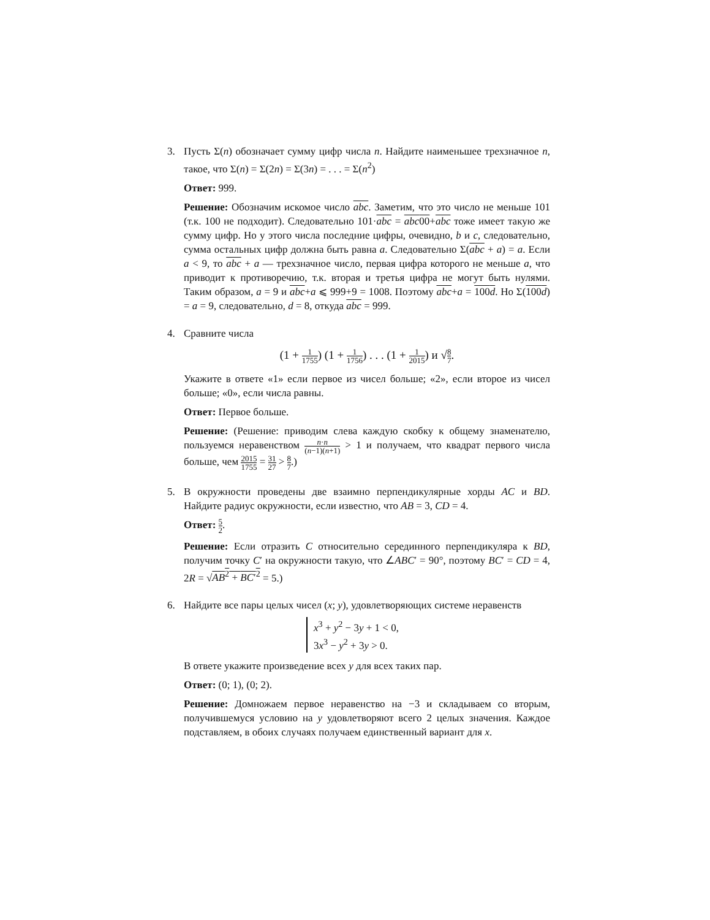3. Пусть Σ(n) обозначает сумму цифр числа n. Найдите наименьшее трехзначное n, такое, что Σ(n) = Σ(2n) = Σ(3n) = . . . = Σ(n<sup>2</sup>)
Ответ: 999.
Решение: Обозначим искомое число abc. Заметим, что это число не меньше 101 (т.к. 100 не подходит). Следовательно 101·abc = abc00+abc тоже имеет такую же сумму цифр. Но у этого числа последние цифры, очевидно, b и c, следовательно, сумма остальных цифр должна быть равна a. Следовательно Σ(abc + a) = a. Если a < 9, то abc + a — трехзначное число, первая цифра которого не меньше a, что приводит к противоречию, т.к. вторая и третья цифра не могут быть нулями. Таким образом, a = 9 и abc+a ⩽ 999+9 = 1008. Поэтому abc+a = 100d. Но Σ(100d) = a = 9, следовательно, d = 8, откуда abc = 999.
4. Сравните числа
(1 + 1 1755) (1 + 1 1756) . . . (1 + 1 2015) и √8 7.
Укажите в ответе «1» если первое из чисел больше; «2», если второе из чисел больше; «0», если числа равны.
Ответ: Первое больше.
Решение: (Решение: приводим слева каждую скобку к общему знаменателю, пользуемся неравенством n·n (n−1)(n+1) > 1 и получаем, что квадрат первого числа больше, чем 2015 1755 = 31 27 > 8 7.)
5. В окружности проведены две взаимно перпендикулярные хорды AC и BD. Найдите радиус окружности, если известно, что AB = 3, CD = 4.
Ответ: 5 2.
Решение: Если отразить C относительно серединного перпендикуляра к BD, получим точку C′ на окружности такую, что ∠ABC′ = 90°, поэтому BC′ = CD = 4, 2R = √AB<sup>2</sup> + BC′<sup>2</sup> = 5.)
6. Найдите все пары целых чисел (x; y), удовлетворяющих системе неравенств
x<sup>3</sup> + y<sup>2</sup> − 3y + 1 < 0,
3x<sup>3</sup> − y<sup>2</sup> + 3y > 0.
В ответе укажите произведение всех y для всех таких пар.
Ответ: (0; 1), (0; 2).
Решение: Домножаем первое неравенство на −3 и складываем со вторым, получившемуся условию на y удовлетворяют всего 2 целых значения. Каждое подставляем, в обоих случаях получаем единственный вариант для x.